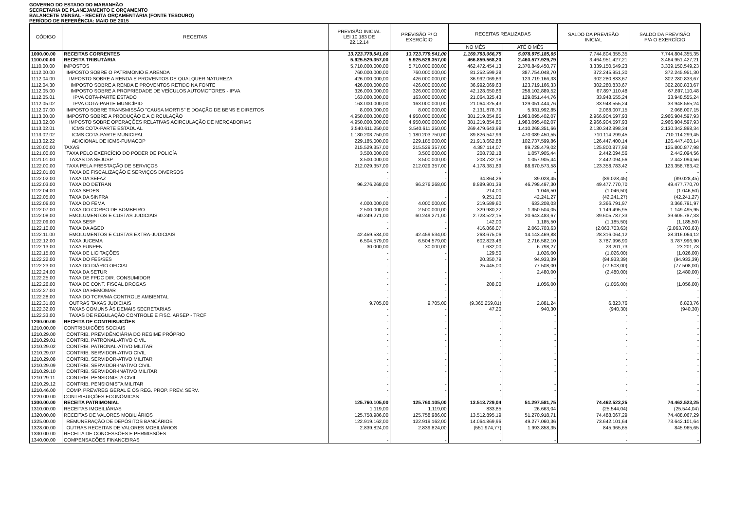GOVERNO DO ESTADO DO MARANHÃO
SECRETARIA DE PLANEJAMENTO E ORÇAMENTO
BALANCETE MENSAL - RECEITA ORÇAMENTÁRIA (FONTE TESOURO)
PERÍODO DE REFERÊNCIA: MAIO DE 2015
| CÓDIGO | RECEITAS | PREVISÃO INICIAL LEI 10.183 DE 22.12.14 | PREVISÃO P/ O EXERCÍCIO | RECEITAS REALIZADAS | | SALDO DA PREVISÃO INICIAL | SALDO DA PREVISÃO P/A O EXERCÍCIO |
| --- | --- | --- | --- | --- | --- | --- | --- |
| | | | | NO MÊS | ATÉ O MÊS | | |
| 1000.00.00 | RECEITAS CORRENTES | 13.723.779.541,00 | 13.723.779.541,00 | 1.169.793.066,75 | 5.978.975.185,65 | 7.744.804.355,35 | 7.744.804.355,35 |
| 1100.00.00 | RECEITA TRIBUTÁRIA | 5.925.529.357,00 | 5.925.529.357,00 | 466.859.568,20 | 2.460.577.929,79 | 3.464.951.427,21 | 3.464.951.427,21 |
| 1110.00.00 | IMPOSTOS | 5.710.000.000,00 | 5.710.000.000,00 | 462.472.454,13 | 2.370.849.450,77 | 3.339.150.549,23 | 3.339.150.549,23 |
| 1112.00.00 | IMPOSTO SOBRE O PATRIMONIO E ARENDA | 760.000.000,00 | 760.000.000,00 | 81.252.599,28 | 387.754.048,70 | 372.245.951,30 | 372.245.951,30 |
| 1112.04.00 | IMPOSTO SOBRE A RENDA E PROVENTOS DE QUALQUER NATUREZA | 426.000.000,00 | 426.000.000,00 | 36.992.069,63 | 123.719.166,33 | 302.280.833,67 | 302.280.833,67 |
| 1112.04.30 | IMPOSTO SOBRE A RENDA E PROVENTOS RETIDO NA FONTE | 426.000.000,00 | 426.000.000,00 | 36.992.069,63 | 123.719.166,33 | 302.280.833,67 | 302.280.833,67 |
| 1112.05.00 | IMPOSTO SOBRE A PROPRIEDADE DE VEÍCULOS AUTOMOTORES - IPVA | 326.000.000,00 | 326.000.000,00 | 42.128.650,86 | 258.102.889,52 | 67.897.110,48 | 67.897.110,48 |
| 1112.05.01 | IPVA COTA-PARTE ESTADO | 163.000.000,00 | 163.000.000,00 | 21.064.325,43 | 129.051.444,76 | 33.948.555,24 | 33.948.555,24 |
| 1112.05.02 | IPVA COTA-PARTE MUNICÍPIO | 163.000.000,00 | 163.000.000,00 | 21.064.325,43 | 129.051.444,76 | 33.948.555,24 | 33.948.555,24 |
| 1112.07.00 | IMPOSTO SOBRE TRANSMISSÃO "CAUSA MORTIS" E DOAÇÃO DE BENS E DIREITOS | 8.000.000,00 | 8.000.000,00 | 2.131.878,79 | 5.931.992,85 | 2.068.007,15 | 2.068.007,15 |
| 1113.00.00 | IMPOSTO SOBRE A PRODUÇÃO E A CIRCULAÇÃO | 4.950.000.000,00 | 4.950.000.000,00 | 381.219.854,85 | 1.983.095.402,07 | 2.966.904.597,93 | 2.966.904.597,93 |
| 1113.02.00 | IMPOSTO SOBRE OPERAÇÕES RELATIVAS ACIRCULAÇÃO DE MERCADORIAS | 4.950.000.000,00 | 4.950.000.000,00 | 381.219.854,85 | 1.983.095.402,07 | 2.966.904.597,93 | 2.966.904.597,93 |
| 1113.02.01 | ICMS COTA-PARTE ESTADUAL | 3.540.611.250,00 | 3.540.611.250,00 | 269.479.643,98 | 1.410.268.351,66 | 2.130.342.898,34 | 2.130.342.898,34 |
| 1113.02.02 | ICMS COTA-PARTE MUNICIPAL | 1.180.203.750,00 | 1.180.203.750,00 | 89.826.547,99 | 470.089.450,55 | 710.114.299,45 | 710.114.299,45 |
| 1113.02.22 | ADICIONAL DE ICMS-FUMACOP | 229.185.000,00 | 229.185.000,00 | 21.913.662,88 | 102.737.599,86 | 126.447.400,14 | 126.447.400,14 |
| 1120.00.00 | TAXAS | 215.529.357,00 | 215.529.357,00 | 4.387.114,07 | 89.728.479,02 | 125.800.877,98 | 125.800.877,98 |
| 1121.00.00 | TAXA PELO EXERCÍCIO DO PODER DE POLICÍA | 3.500.000,00 | 3.500.000,00 | 208.732,18 | 1.057.905,44 | 2.442.094,56 | 2.442.094,56 |
| 1121.01.00 | TAXAS DA SEJUSP | 3.500.000,00 | 3.500.000,00 | 208.732,18 | 1.057.905,44 | 2.442.094,56 | 2.442.094,56 |
| 1122.00.00 | TAXA PELA PRESTAÇÃO DE SERVIÇOS | 212.029.357,00 | 212.029.357,00 | 4.178.381,89 | 88.670.573,58 | 123.358.783,42 | 123.358.783,42 |
| 1122.01.00 | TAXA DE FISCALIZAÇÃO E SERVIÇOS DIVERSOS | - | - | - | - | - | - |
| 1122.02.00 | TAXA DA SEFAZ | - | - | 34.864,26 | 89.028,45 | (89.028,45) | (89.028,45) |
| 1122.03.00 | TAXA DO DETRAN | 96.276.268,00 | 96.276.268,00 | 8.889.901,39 | 46.798.497,30 | 49.477.770,70 | 49.477.770,70 |
| 1122.04.00 | TAXA SEDES | - | - | 214,00 | 1.046,50 | (1.046,50) | (1.046,50) |
| 1122.05.00 | TAXA DA SINFRA | - | - | 9.251,00 | 42.241,27 | (42.241,27) | (42.241,27) |
| 1122.06.00 | TAXA DO FEMA | 4.000.000,00 | 4.000.000,00 | 219.589,60 | 633.208,03 | 3.366.791,97 | 3.366.791,97 |
| 1122.07.00 | TAXA DO CORPO DE BOMBEIRO | 2.500.000,00 | 2.500.000,00 | 329.980,22 | 1.350.504,05 | 1.149.495,95 | 1.149.495,95 |
| 1122.08.00 | EMOLUMENTOS E CUSTAS JUDICIAIS | 60.249.271,00 | 60.249.271,00 | 2.728.522,15 | 20.643.483,67 | 39.605.787,33 | 39.605.787,33 |
| 1122.09.00 | TAXA SESP | - | - | 142,00 | 1.185,50 | (1.185,50) | (1.185,50) |
| 1122.10.00 | TAXA DA AGED | - | - | 416.866,07 | 2.063.703,63 | (2.063.703,63) | (2.063.703,63) |
| 1122.11.00 | EMOLUMENTOS E CUSTAS EXTRA-JUDICIAIS | 42.459.534,00 | 42.459.534,00 | 263.675,06 | 14.143.469,88 | 28.316.064,12 | 28.316.064,12 |
| 1122.12.00 | TAXA JUCEMA | 6.504.579,00 | 6.504.579,00 | 602.823,46 | 2.716.582,10 | 3.787.996,90 | 3.787.996,90 |
| 1122.13.00 | TAXA FUNPEN | 30.000,00 | 30.000,00 | 1.632,00 | 6.798,27 | 23.201,73 | 23.201,73 |
| 1122.15.00 | TAXA DE LICITAÇÕES | - | - | 129,50 | 1.026,00 | (1.026,00) | (1.026,00) |
| 1122.22.00 | TAXA DO FES/SES | - | - | 20.350,79 | 94.933,39 | (94.933,39) | (94.933,39) |
| 1122.23.00 | TAXA DO DIÁRIO OFICIAL | - | - | 25.445,00 | 77.508,00 | (77.508,00) | (77.508,00) |
| 1122.24.00 | TAXA DA SETUR | - | - | - | 2.480,00 | (2.480,00) | (2.480,00) |
| 1122.25.00 | TAXA DE FPDC DIR. CONSUMIDOR | - | - | - | - | - | - |
| 1122.26.00 | TAXA DE CONT. FISCAL DROGAS | - | - | 208,00 | 1.056,00 | (1.056,00) | (1.056,00) |
| 1122.27.00 | TAXA DA HEMOMAR | - | - | - | - | - | - |
| 1122.28.00 | TAXA DO TCFA/MA CONTROLE AMBIENTAL | - | - | - | - | - | - |
| 1122.31.00 | OUTRAS TAXAS JUDICIAIS | 9.705,00 | 9.705,00 | (9.365.259,81) | 2.881,24 | 6.823,76 | 6.823,76 |
| 1122.32.00 | TAXAS COMUNS ÀS DEMAIS SECRETARIAS | - | - | 47,20 | 940,30 | (940,30) | (940,30) |
| 1122.33.00 | TAXAS DE REGULAÇÃO CONTROLE E FISC. ARSEP - TRCF | - | - | - | - | - | - |
| 1200.00.00 | RECEITA DE CONTRIBUICÕES | - | - | - | - | - | - |
| 1210.00.00 | CONTRIBUICÕES SOCIAIS | - | - | - | - | - | - |
| 1210.29.00 | CONTRIB. PREVIDÊNCIÁRIA DO REGIME PRÓPRIO | - | - | - | - | - | - |
| 1210.29.01 | CONTRIB. PATRONAL-ATIVO CIVIL | - | - | - | - | - | - |
| 1210.29.02 | CONTRIB. PATRONAL-ATIVO MILITAR | - | - | - | - | - | - |
| 1210.29.07 | CONTRIB. SERVIDOR-ATIVO CIVIL | - | - | - | - | - | - |
| 1210.29.08 | CONTRIB. SERVIDOR-ATIVO MILITAR | - | - | - | - | - | - |
| 1210.29.09 | CONTRIB. SERVIDOR-INATIVO CIVIL | - | - | - | - | - | - |
| 1210.29.10 | CONTRIB. SERVIDOR-INATIVO MILITAR | - | - | - | - | - | - |
| 1210.29.11 | CONTRIB. PENSIONISTA CIVIL | - | - | - | - | - | - |
| 1210.29.12 | CONTRIB. PENSIONISTA MILITAR | - | - | - | - | - | - |
| 1210.46.00 | COMP. PREV/REG GERAL E OS REG. PROP. PREV. SERV. | - | - | - | - | - | - |
| 1220.00.00 | CONTRIBUIÇÕES ECONÔMICAS | - | - | - | - | - | - |
| 1300.00.00 | RECEITA PATRIMONIAL | 125.760.105,00 | 125.760.105,00 | 13.513.729,04 | 51.297.581,75 | 74.462.523,25 | 74.462.523,25 |
| 1310.00.00 | RECEITAS IMOBILIÁRIAS | 1.119,00 | 1.119,00 | 833,85 | 26.663,04 | (25.544,04) | (25.544,04) |
| 1320.00.00 | RECEITAS DE VALORES MOBILIÁRIOS | 125.758.986,00 | 125.758.986,00 | 13.512.895,19 | 51.270.918,71 | 74.488.067,29 | 74.488.067,29 |
| 1325.00.00 | REMUNERAÇÃO DE DEPÓSITOS BANCÁRIOS | 122.919.162,00 | 122.919.162,00 | 14.064.869,96 | 49.277.060,36 | 73.642.101,64 | 73.642.101,64 |
| 1328.00.00 | OUTRAS RECEITAS DE VALORES MOBILIÁRIOS | 2.839.824,00 | 2.839.824,00 | (551.974,77) | 1.993.858,35 | 845.965,65 | 845.965,65 |
| 1330.00.00 | RECEITA DE CONCESSÕES E PERMISSÕES | - | - | - | - | - | - |
| 1340.00.00 | COMPENSACÕES FINANCEIRAS | - | - | - | - | - | - |